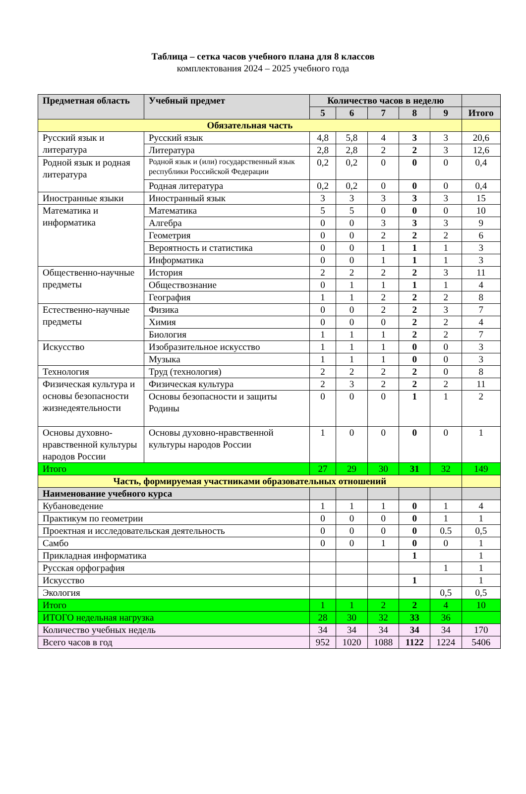Таблица – сетка часов учебного плана для 8 классов
комплектования 2024 – 2025 учебного года
| Предметная область | Учебный предмет | Количество часов в неделю | | | | | |
| --- | --- | --- | --- | --- | --- | --- | --- |
| | | 5 | 6 | 7 | 8 | 9 | Итого |
| Обязательная часть | | | | | | | |
| Русский язык и литература | Русский язык | 4,8 | 5,8 | 4 | 3 | 3 | 20,6 |
| | Литература | 2,8 | 2,8 | 2 | 2 | 3 | 12,6 |
| Родной язык и родная литература | Родной язык и (или) государственный язык республики Российской Федерации | 0,2 | 0,2 | 0 | 0 | 0 | 0,4 |
| | Родная литература | 0,2 | 0,2 | 0 | 0 | 0 | 0,4 |
| Иностранные языки | Иностранный язык | 3 | 3 | 3 | 3 | 3 | 15 |
| Математика и информатика | Математика | 5 | 5 | 0 | 0 | 0 | 10 |
| | Алгебра | 0 | 0 | 3 | 3 | 3 | 9 |
| | Геометрия | 0 | 0 | 2 | 2 | 2 | 6 |
| | Вероятность и статистика | 0 | 0 | 1 | 1 | 1 | 3 |
| | Информатика | 0 | 0 | 1 | 1 | 1 | 3 |
| Общественно-научные предметы | История | 2 | 2 | 2 | 2 | 3 | 11 |
| | Обществознание | 0 | 1 | 1 | 1 | 1 | 4 |
| | География | 1 | 1 | 2 | 2 | 2 | 8 |
| Естественно-научные предметы | Физика | 0 | 0 | 2 | 2 | 3 | 7 |
| | Химия | 0 | 0 | 0 | 2 | 2 | 4 |
| | Биология | 1 | 1 | 1 | 2 | 2 | 7 |
| Искусство | Изобразительное искусство | 1 | 1 | 1 | 0 | 0 | 3 |
| | Музыка | 1 | 1 | 1 | 0 | 0 | 3 |
| Технология | Труд (технология) | 2 | 2 | 2 | 2 | 0 | 8 |
| Физическая культура и основы безопасности жизнедеятельности | Физическая культура | 2 | 3 | 2 | 2 | 2 | 11 |
| | Основы безопасности и защиты Родины | 0 | 0 | 0 | 1 | 1 | 2 |
| Основы духовно-нравственной культуры народов России | Основы духовно-нравственной культуры народов России | 1 | 0 | 0 | 0 | 0 | 1 |
| Итого | | 27 | 29 | 30 | 31 | 32 | 149 |
| Часть, формируемая участниками образовательных отношений | | | | | | | |
| Наименование учебного курса | | | | | | | |
| Кубановедение | | 1 | 1 | 1 | 0 | 1 | 4 |
| Практикум по геометрии | | 0 | 0 | 0 | 0 | 1 | 1 |
| Проектная и исследовательская деятельность | | 0 | 0 | 0 | 0 | 0.5 | 0,5 |
| Самбо | | 0 | 0 | 1 | 0 | 0 | 1 |
| Прикладная информатика | | | | | 1 | | 1 |
| Русская орфография | | | | | | 1 | 1 |
| Искусство | | | | | 1 | | 1 |
| Экология | | | | | | 0,5 | 0,5 |
| Итого | | 1 | 1 | 2 | 2 | 4 | 10 |
| ИТОГО недельная нагрузка | | 28 | 30 | 32 | 33 | 36 | |
| Количество учебных недель | | 34 | 34 | 34 | 34 | 34 | 170 |
| Всего часов в год | | 952 | 1020 | 1088 | 1122 | 1224 | 5406 |